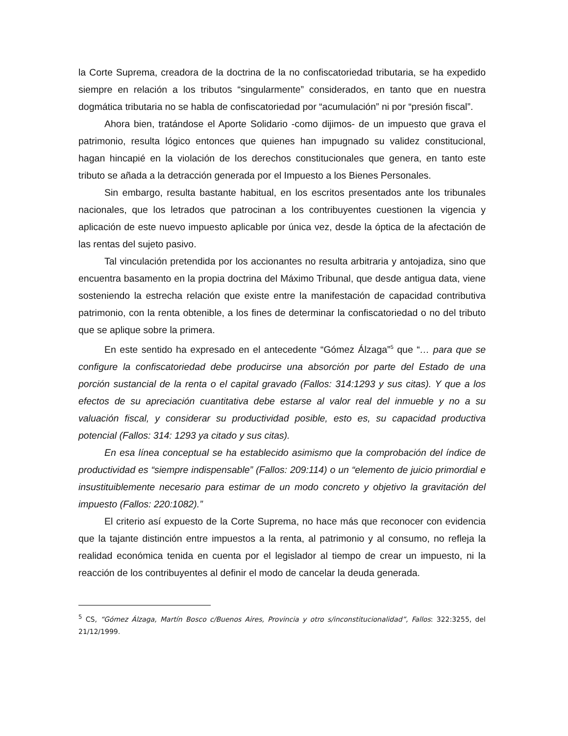la Corte Suprema, creadora de la doctrina de la no confiscatoriedad tributaria, se ha expedido siempre en relación a los tributos “singularmente” considerados, en tanto que en nuestra dogmática tributaria no se habla de confiscatoriedad por “acumulación” ni por “presión fiscal”.
Ahora bien, tratándose el Aporte Solidario -como dijimos- de un impuesto que grava el patrimonio, resulta lógico entonces que quienes han impugnado su validez constitucional, hagan hincapié en la violación de los derechos constitucionales que genera, en tanto este tributo se añada a la detracción generada por el Impuesto a los Bienes Personales.
Sin embargo, resulta bastante habitual, en los escritos presentados ante los tribunales nacionales, que los letrados que patrocinan a los contribuyentes cuestionen la vigencia y aplicación de este nuevo impuesto aplicable por única vez, desde la óptica de la afectación de las rentas del sujeto pasivo.
Tal vinculación pretendida por los accionantes no resulta arbitraria y antojadiza, sino que encuentra basamento en la propia doctrina del Máximo Tribunal, que desde antigua data, viene sosteniendo la estrecha relación que existe entre la manifestación de capacidad contributiva patrimonio, con la renta obtenible, a los fines de determinar la confiscatoriedad o no del tributo que se aplique sobre la primera.
En este sentido ha expresado en el antecedente “Gómez Álzaga”<sup>5</sup> que “… para que se configure la confiscatoriedad debe producirse una absorción por parte del Estado de una porción sustancial de la renta o el capital gravado (Fallos: 314:1293 y sus citas). Y que a los efectos de su apreciación cuantitativa debe estarse al valor real del inmueble y no a su valuación fiscal, y considerar su productividad posible, esto es, su capacidad productiva potencial (Fallos: 314: 1293 ya citado y sus citas).
En esa línea conceptual se ha establecido asimismo que la comprobación del índice de productividad es “siempre indispensable” (Fallos: 209:114) o un “elemento de juicio primordial e insustituiblemente necesario para estimar de un modo concreto y objetivo la gravitación del impuesto (Fallos: 220:1082).”
El criterio así expuesto de la Corte Suprema, no hace más que reconocer con evidencia que la tajante distinción entre impuestos a la renta, al patrimonio y al consumo, no refleja la realidad económica tenida en cuenta por el legislador al tiempo de crear un impuesto, ni la reacción de los contribuyentes al definir el modo de cancelar la deuda generada.
<sup>5</sup> CS, “Gómez Álzaga, Martín Bosco c/Buenos Aires, Provincia y otro s/inconstitucionalidad”, Fallos: 322:3255, del 21/12/1999.